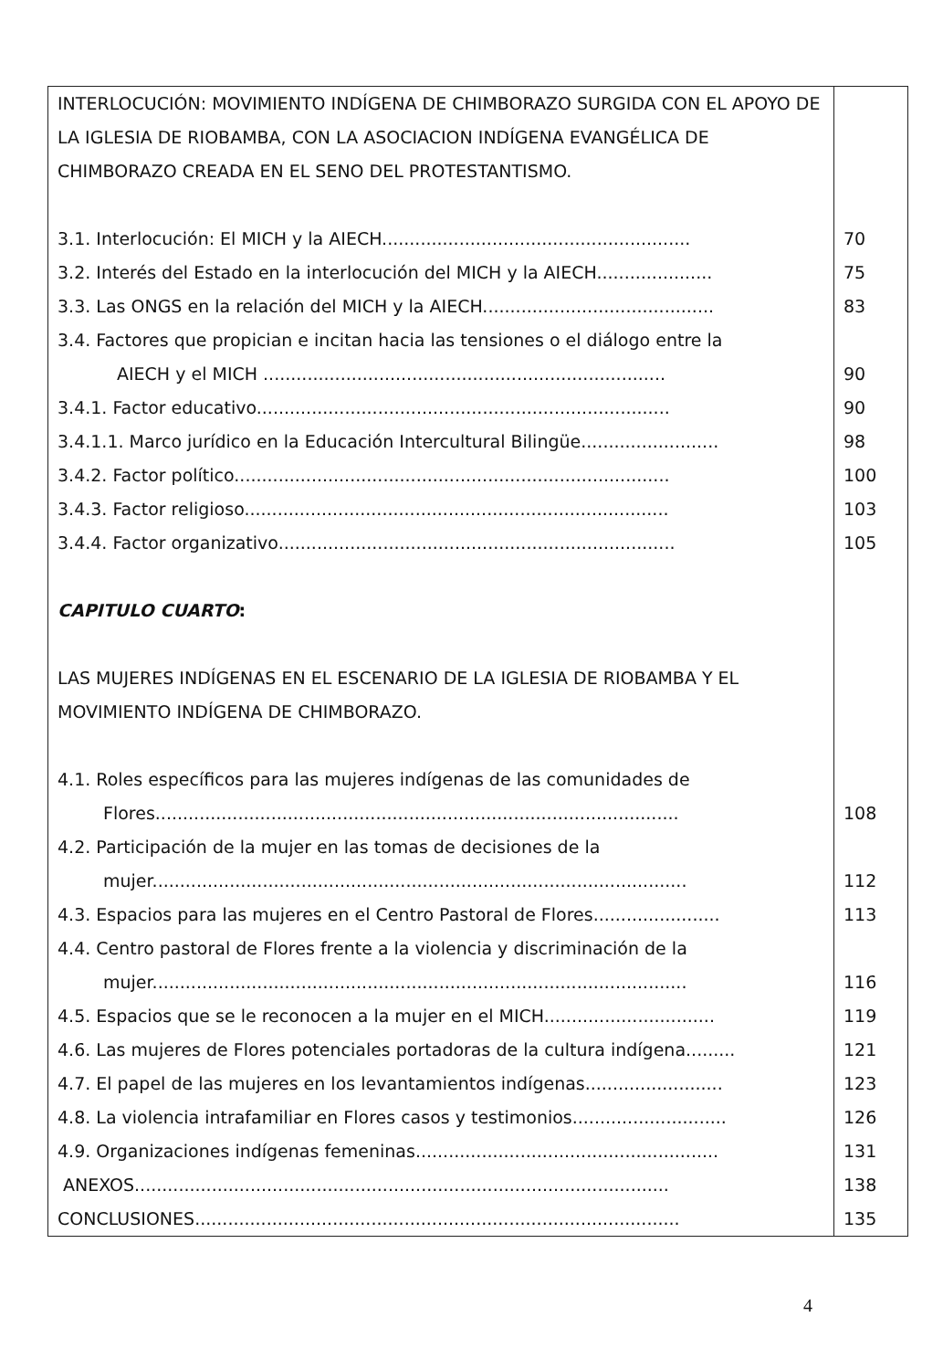| INTERLOCUCIÓN: MOVIMIENTO INDÍGENA DE CHIMBORAZO SURGIDA CON EL APOYO DE LA IGLESIA DE RIOBAMBA, CON LA ASOCIACION INDÍGENA EVANGÉLICA DE CHIMBORAZO CREADA EN EL SENO DEL PROTESTANTISMO. | |
| 3.1. Interlocución: El MICH y la AIECH........................................................ | 70 |
| 3.2. Interés del Estado en la interlocución del MICH y la AIECH..................... | 75 |
| 3.3. Las ONGS en la relación del MICH y la AIECH.......................................... | 83 |
| 3.4. Factores que propician e incitan hacia las tensiones o el diálogo entre la AIECH y el MICH ......................................................................... | 90 |
| 3.4.1. Factor educativo........................................................................... | 90 |
| 3.4.1.1. Marco jurídico en la Educación Intercultural Bilingüe......................... | 98 |
| 3.4.2. Factor político............................................................................... | 100 |
| 3.4.3. Factor religioso............................................................................. | 103 |
| 3.4.4. Factor organizativo........................................................................ | 105 |
| CAPITULO CUARTO : | |
| LAS MUJERES INDÍGENAS EN EL ESCENARIO DE LA IGLESIA DE RIOBAMBA Y EL MOVIMIENTO INDÍGENA DE CHIMBORAZO. | |
| 4.1. Roles específicos para las mujeres indígenas de las comunidades de Flores............................................................................................... | 108 |
| 4.2. Participación de la mujer en las tomas de decisiones de la mujer................................................................................................. | 112 |
| 4.3. Espacios para las mujeres en el Centro Pastoral de Flores....................... | 113 |
| 4.4. Centro pastoral de Flores frente a la violencia y discriminación de la mujer................................................................................................. | 116 |
| 4.5. Espacios que se le reconocen a la mujer en el MICH............................... | 119 |
| 4.6. Las mujeres de Flores potenciales portadoras de la cultura indígena......... | 121 |
| 4.7. El papel de las mujeres en los levantamientos indígenas......................... | 123 |
| 4.8. La violencia intrafamiliar en Flores casos y testimonios............................ | 126 |
| 4.9. Organizaciones indígenas femeninas....................................................... | 131 |
| ANEXOS................................................................................................. | 138 |
| CONCLUSIONES........................................................................................ | 135 |
4